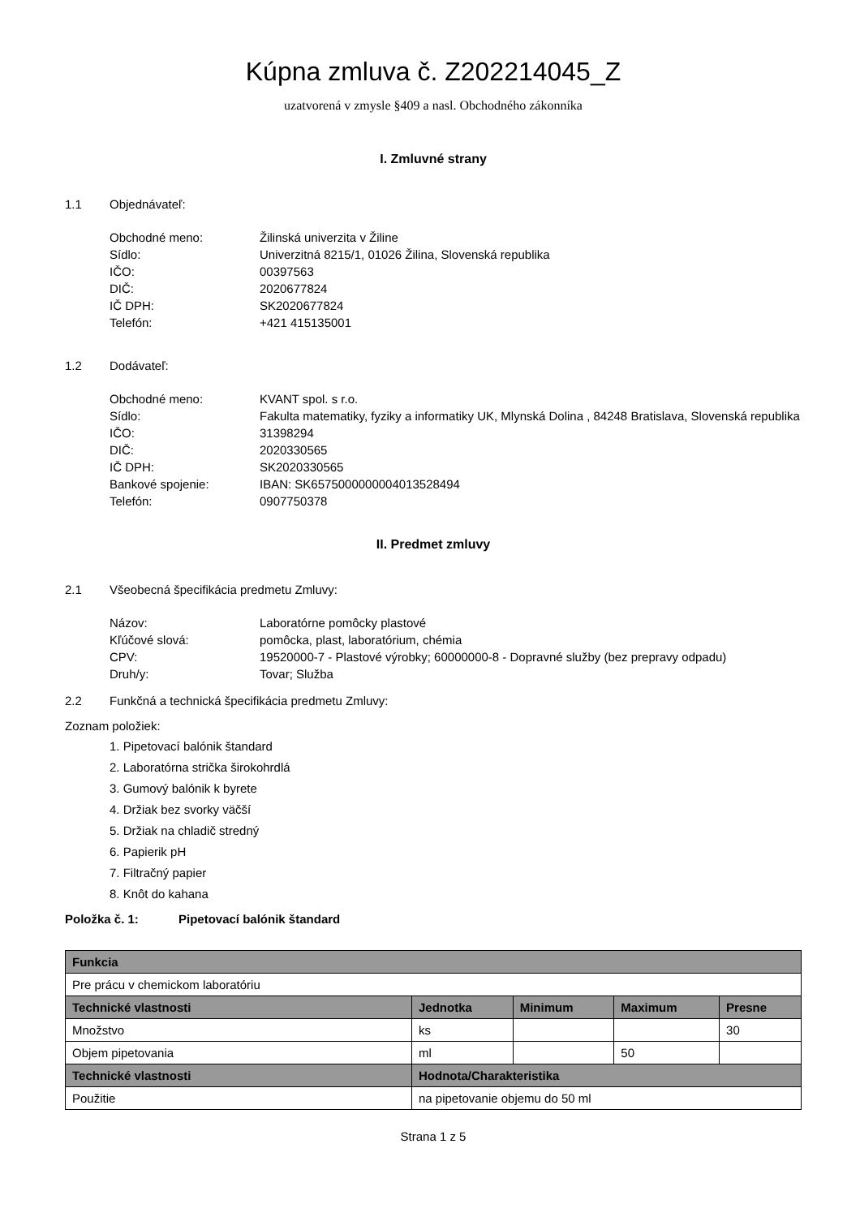Kúpna zmluva č. Z202214045_Z
uzatvorená v zmysle §409 a nasl. Obchodného zákonníka
I. Zmluvné strany
1.1 Objednávateľ:
| Obchodné meno: | Žilinská univerzita v Žiline |
| Sídlo: | Univerzitná 8215/1, 01026 Žilina, Slovenská republika |
| IČO: | 00397563 |
| DIČ: | 2020677824 |
| IČ DPH: | SK2020677824 |
| Telefón: | +421 415135001 |
1.2 Dodávateľ:
| Obchodné meno: | KVANT spol. s r.o. |
| Sídlo: | Fakulta matematiky, fyziky a informatiky UK, Mlynská Dolina , 84248 Bratislava, Slovenská republika |
| IČO: | 31398294 |
| DIČ: | 2020330565 |
| IČ DPH: | SK2020330565 |
| Bankové spojenie: | IBAN: SK6575000000004013528494 |
| Telefón: | 0907750378 |
II. Predmet zmluvy
2.1 Všeobecná špecifikácia predmetu Zmluvy:
| Názov: | Laboratórne pomôcky plastové |
| Kľúčové slová: | pomôcka, plast, laboratórium, chémia |
| CPV: | 19520000-7 - Plastové výrobky; 60000000-8 - Dopravné služby (bez prepravy odpadu) |
| Druh/y: | Tovar; Služba |
2.2 Funkčná a technická špecifikácia predmetu Zmluvy:
Zoznam položiek:
1. Pipetovací balónik štandard
2. Laboratórna strička širokohrdlá
3. Gumový balónik k byrete
4. Držiak bez svorky väčší
5. Držiak na chladič stredný
6. Papierik pH
7. Filtračný papier
8. Knôt do kahana
Položka č. 1: Pipetovací balónik štandard
| Funkcia | | | | |
| --- | --- | --- | --- | --- |
| Pre prácu v chemickom laboratóriu | | | | |
| Technické vlastnosti | Jednotka | Minimum | Maximum | Presne |
| Množstvo | ks | | | 30 |
| Objem pipetovania | ml | | 50 | |
| Technické vlastnosti | Hodnota/Charakteristika | | | |
| Použitie | na pipetovanie objemu do 50 ml | | | |
Strana 1 z 5